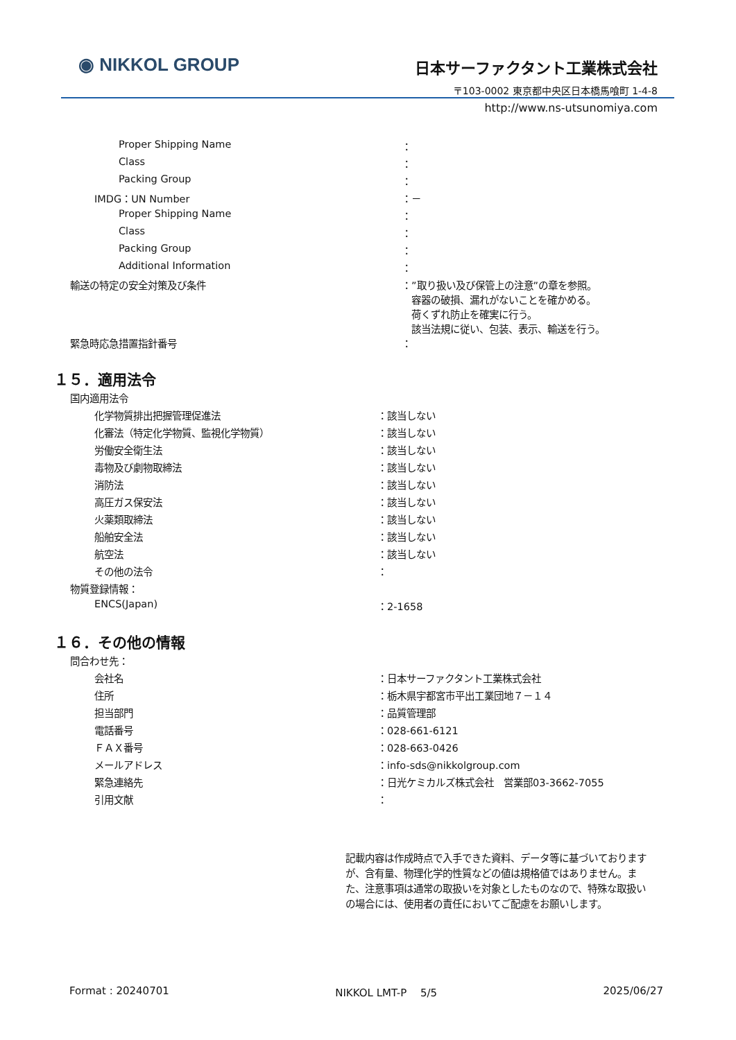◉ NIKKOL GROUP 日本サーファクタント工業株式会社
〒103-0002 東京都中央区日本橋馬喰町 1-4-8
http://www.ns-utsunomiya.com
| Proper Shipping Name | ： |
| Class | ： |
| Packing Group | ： |
| IMDG：UN Number | ：－ |
| Proper Shipping Name | ： |
| Class | ： |
| Packing Group | ： |
| Additional Information | ： |
| 輸送の特定の安全対策及び条件 | ：”取り扱い及び保管上の注意”の章を参照。 容器の破損、漏れがないことを確かめる。 荷くずれ防止を確実に行う。 該当法規に従い、包装、表示、輸送を行う。 |
| 緊急時応急措置指針番号 | ： |
１５．適用法令
| 国内適用法令 | |
| 化学物質排出把握管理促進法 | ：該当しない |
| 化審法（特定化学物質、監視化学物質） | ：該当しない |
| 労働安全衛生法 | ：該当しない |
| 毒物及び劇物取締法 | ：該当しない |
| 消防法 | ：該当しない |
| 高圧ガス保安法 | ：該当しない |
| 火薬類取締法 | ：該当しない |
| 船舶安全法 | ：該当しない |
| 航空法 | ：該当しない |
| その他の法令 | ： |
| 物質登録情報： | |
| ENCS(Japan) | ：2-1658 |
１６．その他の情報
| 問合わせ先： | |
| 会社名 | ：日本サーファクタント工業株式会社 |
| 住所 | ：栃木県宇都宮市平出工業団地７－１４ |
| 担当部門 | ：品質管理部 |
| 電話番号 | ：028-661-6121 |
| ＦＡＸ番号 | ：028-663-0426 |
| メールアドレス | ：info-sds@nikkolgroup.com |
| 緊急連絡先 | ：日光ケミカルズ株式会社 営業部03-3662-7055 |
| 引用文献 | ： |
記載内容は作成時点で入手できた資料、データ等に基づいておりますが、含有量、物理化学的性質などの値は規格値ではありません。また、注意事項は通常の取扱いを対象としたものなので、特殊な取扱いの場合には、使用者の責任においてご配慮をお願いします。
Format : 20240701 NIKKOL LMT-P　 5/5 2025/06/27